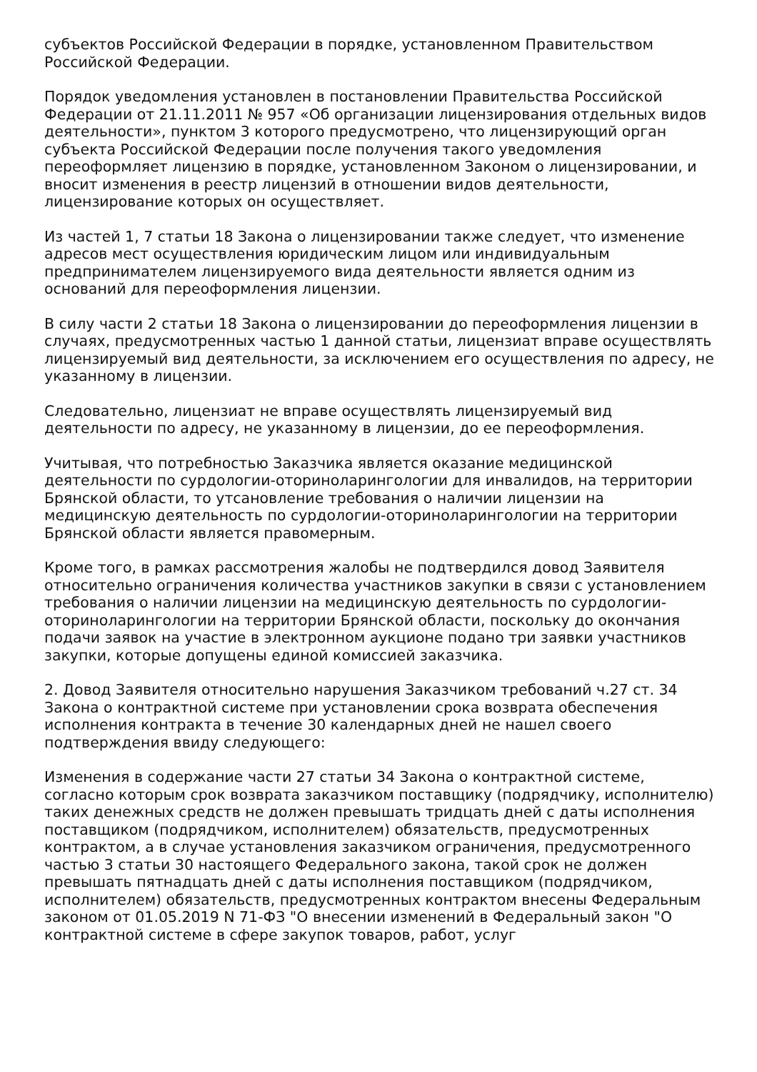субъектов Российской Федерации в порядке, установленном Правительством Российской Федерации.
Порядок уведомления установлен в постановлении Правительства Российской Федерации от 21.11.2011 № 957 «Об организации лицензирования отдельных видов деятельности», пунктом 3 которого предусмотрено, что лицензирующий орган субъекта Российской Федерации после получения такого уведомления переоформляет лицензию в порядке, установленном Законом о лицензировании, и вносит изменения в реестр лицензий в отношении видов деятельности, лицензирование которых он осуществляет.
Из частей 1, 7 статьи 18 Закона о лицензировании также следует, что изменение адресов мест осуществления юридическим лицом или индивидуальным предпринимателем лицензируемого вида деятельности является одним из оснований для переоформления лицензии.
В силу части 2 статьи 18 Закона о лицензировании до переоформления лицензии в случаях, предусмотренных частью 1 данной статьи, лицензиат вправе осуществлять лицензируемый вид деятельности, за исключением его осуществления по адресу, не указанному в лицензии.
Следовательно, лицензиат не вправе осуществлять лицензируемый вид деятельности по адресу, не указанному в лицензии, до ее переоформления.
Учитывая, что потребностью Заказчика является оказание медицинской деятельности по сурдологии-оториноларингологии для инвалидов, на территории Брянской области, то утсановление требования о наличии лицензии на медицинскую деятельность по сурдологии-оториноларингологии на территории Брянской области является правомерным.
Кроме того, в рамках рассмотрения жалобы не подтвердился довод Заявителя относительно ограничения количества участников закупки в связи с установлением требования о наличии лицензии на медицинскую деятельность по сурдологии-оториноларингологии на территории Брянской области, поскольку до окончания подачи заявок на участие в электронном аукционе подано три заявки участников закупки, которые допущены единой комиссией заказчика.
2. Довод Заявителя относительно нарушения Заказчиком требований ч.27 ст. 34 Закона о контрактной системе при установлении срока возврата обеспечения исполнения контракта в течение 30 календарных дней не нашел своего подтверждения ввиду следующего:
Изменения в содержание части 27 статьи 34 Закона о контрактной системе, согласно которым срок возврата заказчиком поставщику (подрядчику, исполнителю) таких денежных средств не должен превышать тридцать дней с даты исполнения поставщиком (подрядчиком, исполнителем) обязательств, предусмотренных контрактом, а в случае установления заказчиком ограничения, предусмотренного частью 3 статьи 30 настоящего Федерального закона, такой срок не должен превышать пятнадцать дней с даты исполнения поставщиком (подрядчиком, исполнителем) обязательств, предусмотренных контрактом внесены Федеральным законом от 01.05.2019 N 71-ФЗ "О внесении изменений в Федеральный закон "О контрактной системе в сфере закупок товаров, работ, услуг